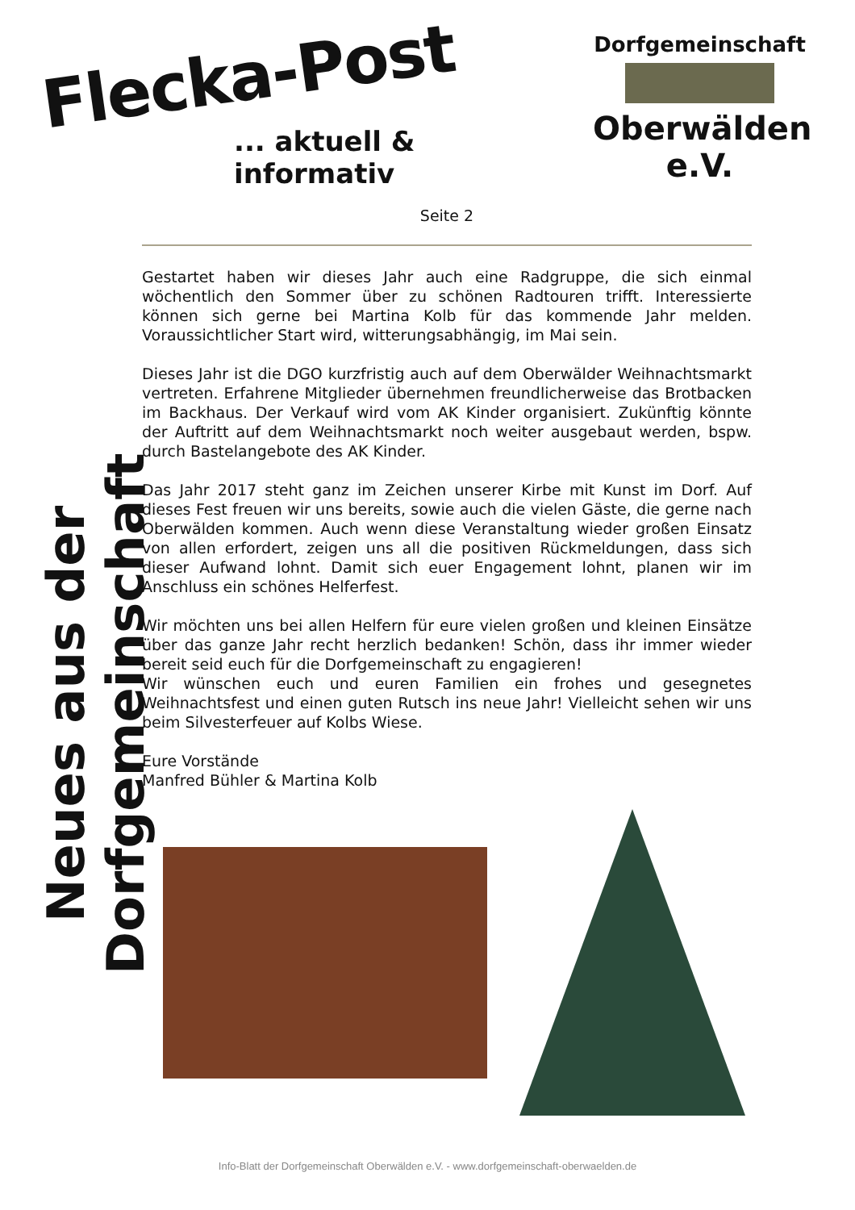Flecka-Post
... aktuell & informativ
Dorfgemeinschaft
Oberwälden e.V.
Neues aus der Dorfgemeinschaft
Seite 2
Gestartet haben wir dieses Jahr auch eine Radgruppe, die sich einmal wöchentlich den Sommer über zu schönen Radtouren trifft. Interessierte können sich gerne bei Martina Kolb für das kommende Jahr melden. Voraussichtlicher Start wird, witterungsabhängig, im Mai sein.
Dieses Jahr ist die DGO kurzfristig auch auf dem Oberwälder Weihnachtsmarkt vertreten. Erfahrene Mitglieder übernehmen freundlicherweise das Brotbacken im Backhaus. Der Verkauf wird vom AK Kinder organisiert. Zukünftig könnte der Auftritt auf dem Weihnachtsmarkt noch weiter ausgebaut werden, bspw. durch Bastelangebote des AK Kinder.
Das Jahr 2017 steht ganz im Zeichen unserer Kirbe mit Kunst im Dorf. Auf dieses Fest freuen wir uns bereits, sowie auch die vielen Gäste, die gerne nach Oberwälden kommen. Auch wenn diese Veranstaltung wieder großen Einsatz von allen erfordert, zeigen uns all die positiven Rückmeldungen, dass sich dieser Aufwand lohnt. Damit sich euer Engagement lohnt, planen wir im Anschluss ein schönes Helferfest.
Wir möchten uns bei allen Helfern für eure vielen großen und kleinen Einsätze über das ganze Jahr recht herzlich bedanken! Schön, dass ihr immer wieder bereit seid euch für die Dorfgemeinschaft zu engagieren!
Wir wünschen euch und euren Familien ein frohes und gesegnetes Weihnachtsfest und einen guten Rutsch ins neue Jahr! Vielleicht sehen wir uns beim Silvesterfeuer auf Kolbs Wiese.
Eure Vorstände
Manfred Bühler & Martina Kolb
Info-Blatt der Dorfgemeinschaft Oberwälden e.V. - www.dorfgemeinschaft-oberwaelden.de